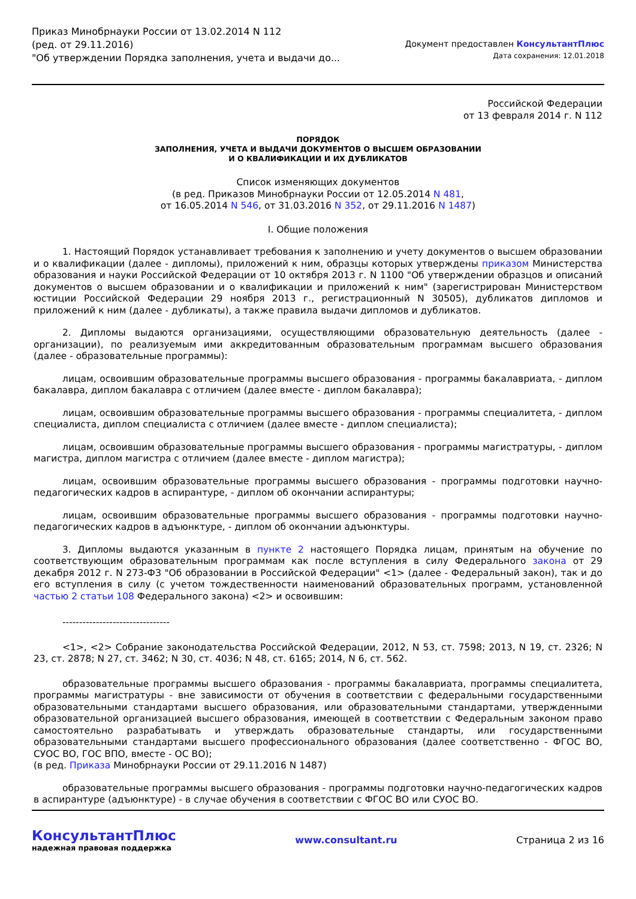Приказ Минобрнауки России от 13.02.2014 N 112
(ред. от 29.11.2016)
"Об утверждении Порядка заполнения, учета и выдачи до...
Документ предоставлен КонсультантПлюс
Дата сохранения: 12.01.2018
Российской Федерации
от 13 февраля 2014 г. N 112
ПОРЯДОК
ЗАПОЛНЕНИЯ, УЧЕТА И ВЫДАЧИ ДОКУМЕНТОВ О ВЫСШЕМ ОБРАЗОВАНИИ
И О КВАЛИФИКАЦИИ И ИХ ДУБЛИКАТОВ
Список изменяющих документов
(в ред. Приказов Минобрнауки России от 12.05.2014 N 481,
от 16.05.2014 N 546, от 31.03.2016 N 352, от 29.11.2016 N 1487)
I. Общие положения
1. Настоящий Порядок устанавливает требования к заполнению и учету документов о высшем образовании и о квалификации (далее - дипломы), приложений к ним, образцы которых утверждены приказом Министерства образования и науки Российской Федерации от 10 октября 2013 г. N 1100 "Об утверждении образцов и описаний документов о высшем образовании и о квалификации и приложений к ним" (зарегистрирован Министерством юстиции Российской Федерации 29 ноября 2013 г., регистрационный N 30505), дубликатов дипломов и приложений к ним (далее - дубликаты), а также правила выдачи дипломов и дубликатов.
2. Дипломы выдаются организациями, осуществляющими образовательную деятельность (далее - организации), по реализуемым ими аккредитованным образовательным программам высшего образования (далее - образовательные программы):
лицам, освоившим образовательные программы высшего образования - программы бакалавриата, - диплом бакалавра, диплом бакалавра с отличием (далее вместе - диплом бакалавра);
лицам, освоившим образовательные программы высшего образования - программы специалитета, - диплом специалиста, диплом специалиста с отличием (далее вместе - диплом специалиста);
лицам, освоившим образовательные программы высшего образования - программы магистратуры, - диплом магистра, диплом магистра с отличием (далее вместе - диплом магистра);
лицам, освоившим образовательные программы высшего образования - программы подготовки научно-педагогических кадров в аспирантуре, - диплом об окончании аспирантуры;
лицам, освоившим образовательные программы высшего образования - программы подготовки научно-педагогических кадров в адъюнктуре, - диплом об окончании адъюнктуры.
3. Дипломы выдаются указанным в пункте 2 настоящего Порядка лицам, принятым на обучение по соответствующим образовательным программам как после вступления в силу Федерального закона от 29 декабря 2012 г. N 273-ФЗ "Об образовании в Российской Федерации" <1> (далее - Федеральный закон), так и до его вступления в силу (с учетом тождественности наименований образовательных программ, установленной частью 2 статьи 108 Федерального закона) <2> и освоившим:
--------------------------------
<1>, <2> Собрание законодательства Российской Федерации, 2012, N 53, ст. 7598; 2013, N 19, ст. 2326; N 23, ст. 2878; N 27, ст. 3462; N 30, ст. 4036; N 48, ст. 6165; 2014, N 6, ст. 562.
образовательные программы высшего образования - программы бакалавриата, программы специалитета, программы магистратуры - вне зависимости от обучения в соответствии с федеральными государственными образовательными стандартами высшего образования, или образовательными стандартами, утвержденными образовательной организацией высшего образования, имеющей в соответствии с Федеральным законом право самостоятельно разрабатывать и утверждать образовательные стандарты, или государственными образовательными стандартами высшего профессионального образования (далее соответственно - ФГОС ВО, СУОС ВО, ГОС ВПО, вместе - ОС ВО);
(в ред. Приказа Минобрнауки России от 29.11.2016 N 1487)
образовательные программы высшего образования - программы подготовки научно-педагогических кадров в аспирантуре (адъюнктуре) - в случае обучения в соответствии с ФГОС ВО или СУОС ВО.
КонсультантПлюс
надежная правовая поддержка
www.consultant.ru Страница 2 из 16